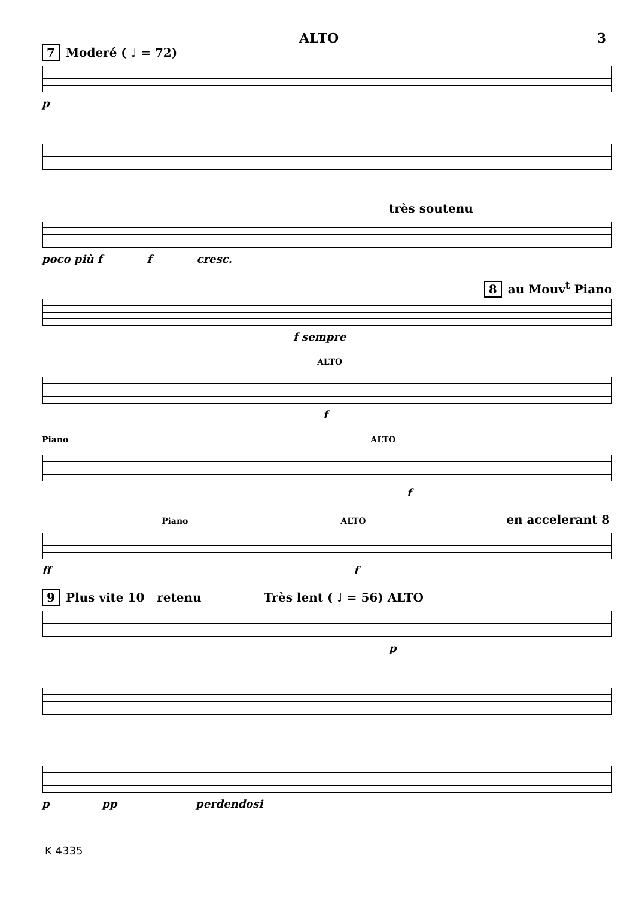ALTO 3
7 Moderé ( ♩ = 72)
p
très soutenu
poco più f f cresc.
8 au Mouv<sup>t</sup> Piano
f sempre
ALTO
f
Piano ALTO
f
Piano ALTO en accelerant 8
ff f
9 Plus vite 10 retenu Très lent ( ♩ = 56) ALTO
p
p pp perdendosi
K 4335